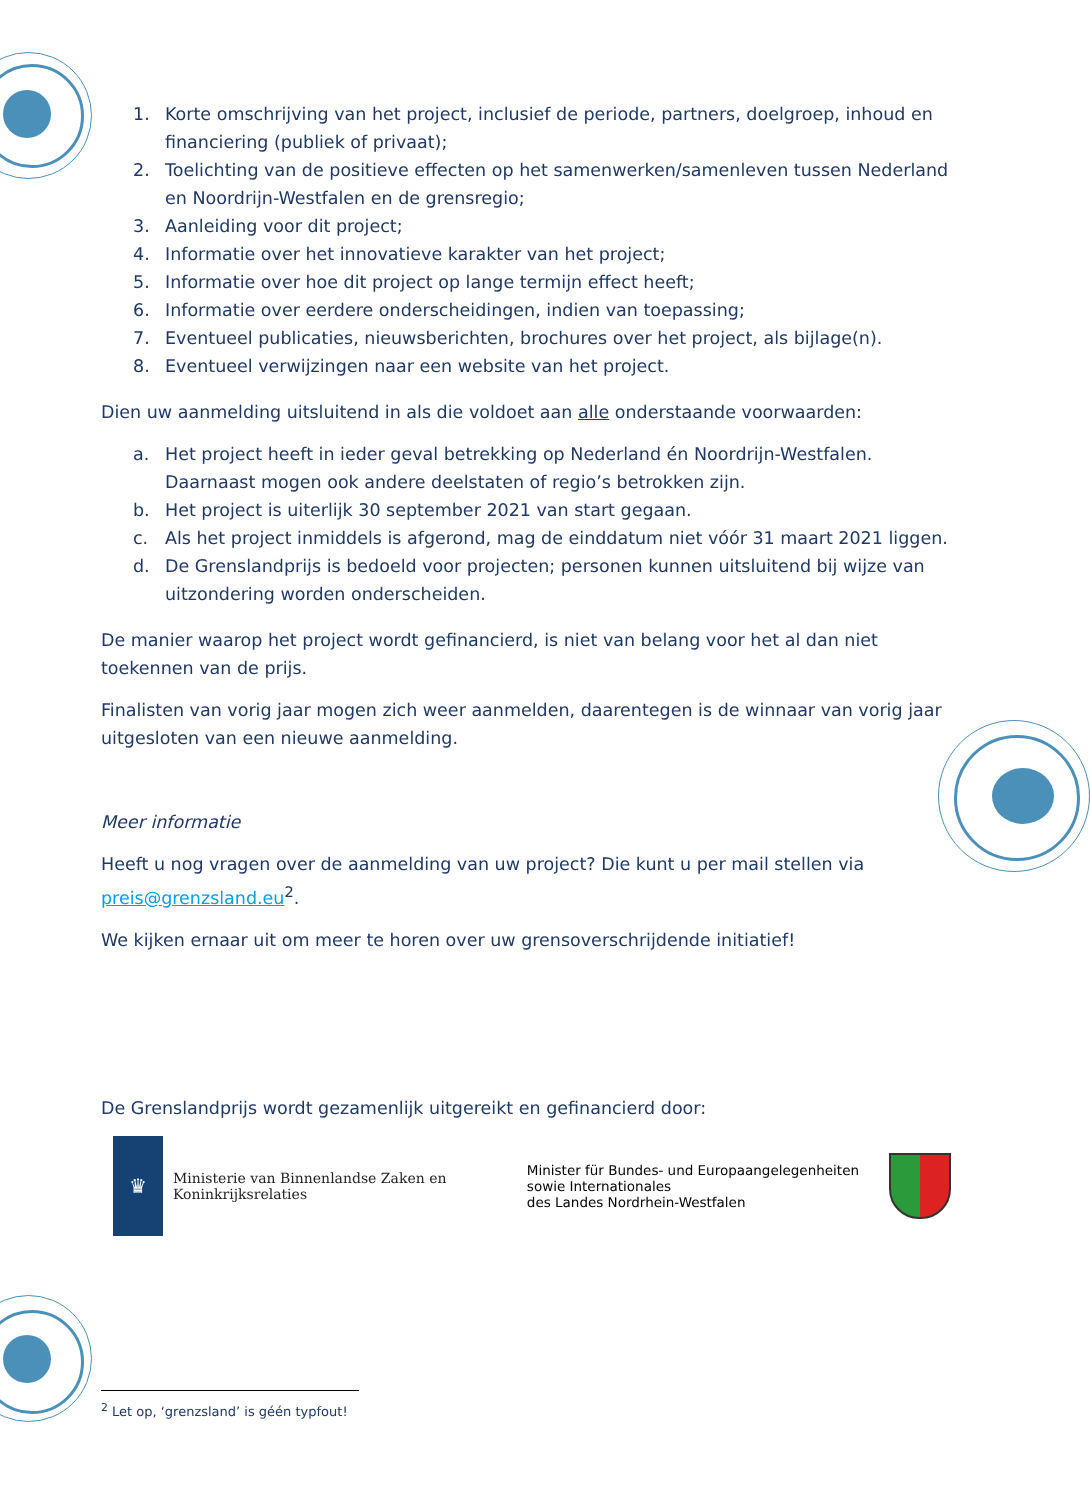1. Korte omschrijving van het project, inclusief de periode, partners, doelgroep, inhoud en financiering (publiek of privaat);
2. Toelichting van de positieve effecten op het samenwerken/samenleven tussen Nederland en Noordrijn-Westfalen en de grensregio;
3. Aanleiding voor dit project;
4. Informatie over het innovatieve karakter van het project;
5. Informatie over hoe dit project op lange termijn effect heeft;
6. Informatie over eerdere onderscheidingen, indien van toepassing;
7. Eventueel publicaties, nieuwsberichten, brochures over het project, als bijlage(n).
8. Eventueel verwijzingen naar een website van het project.
Dien uw aanmelding uitsluitend in als die voldoet aan alle onderstaande voorwaarden:
a. Het project heeft in ieder geval betrekking op Nederland én Noordrijn-Westfalen. Daarnaast mogen ook andere deelstaten of regio’s betrokken zijn.
b. Het project is uiterlijk 30 september 2021 van start gegaan.
c. Als het project inmiddels is afgerond, mag de einddatum niet vóór 31 maart 2021 liggen.
d. De Grenslandprijs is bedoeld voor projecten; personen kunnen uitsluitend bij wijze van uitzondering worden onderscheiden.
De manier waarop het project wordt gefinancierd, is niet van belang voor het al dan niet toekennen van de prijs.
Finalisten van vorig jaar mogen zich weer aanmelden, daarentegen is de winnaar van vorig jaar uitgesloten van een nieuwe aanmelding.
Meer informatie
Heeft u nog vragen over de aanmelding van uw project? Die kunt u per mail stellen via preis@grenzsland.eu<sup>2</sup>.
We kijken ernaar uit om meer te horen over uw grensoverschrijdende initiatief!
De Grenslandprijs wordt gezamenlijk uitgereikt en gefinancierd door:
♛
Ministerie van Binnenlandse Zaken en
Koninkrijksrelaties
Minister für Bundes- und Europaangelegenheiten
sowie Internationales
des Landes Nordrhein-Westfalen
<sup>2</sup> Let op, ‘grenzsland’ is géén typfout!